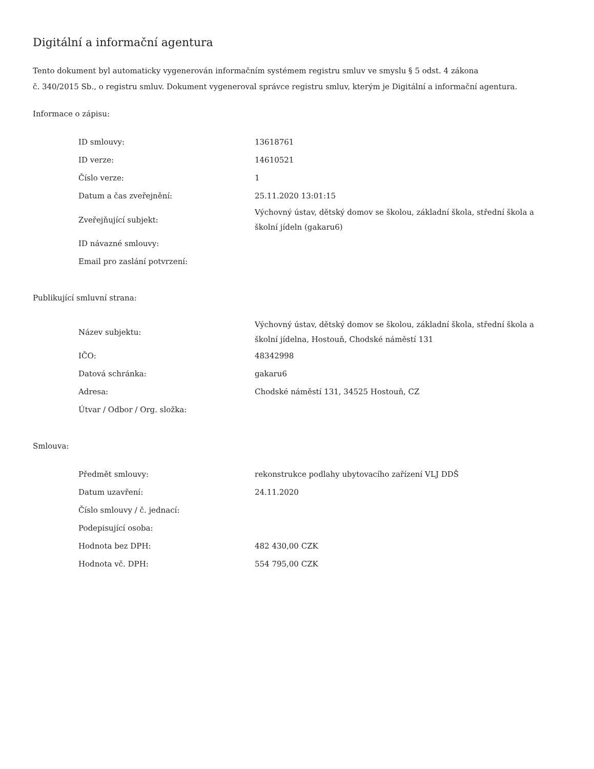Digitální a informační agentura
Tento dokument byl automaticky vygenerován informačním systémem registru smluv ve smyslu § 5 odst. 4 zákona
č. 340/2015 Sb., o registru smluv. Dokument vygeneroval správce registru smluv, kterým je Digitální a informační agentura.
Informace o zápisu:
| ID smlouvy: | 13618761 |
| ID verze: | 14610521 |
| Číslo verze: | 1 |
| Datum a čas zveřejnění: | 25.11.2020 13:01:15 |
| Zveřejňující subjekt: | Výchovný ústav, dětský domov se školou, základní škola, střední škola a školní jídeln (gakaru6) |
| ID návazné smlouvy: | |
| Email pro zaslání potvrzení: | |
Publikující smluvní strana:
| Název subjektu: | Výchovný ústav, dětský domov se školou, základní škola, střední škola a školní jídelna, Hostouň, Chodské náměstí 131 |
| IČO: | 48342998 |
| Datová schránka: | gakaru6 |
| Adresa: | Chodské náměstí 131, 34525 Hostouň, CZ |
| Útvar / Odbor / Org. složka: | |
Smlouva:
| Předmět smlouvy: | rekonstrukce podlahy ubytovacího zařízení VLJ DDŠ |
| Datum uzavření: | 24.11.2020 |
| Číslo smlouvy / č. jednací: | |
| Podepisující osoba: | |
| Hodnota bez DPH: | 482 430,00 CZK |
| Hodnota vč. DPH: | 554 795,00 CZK |